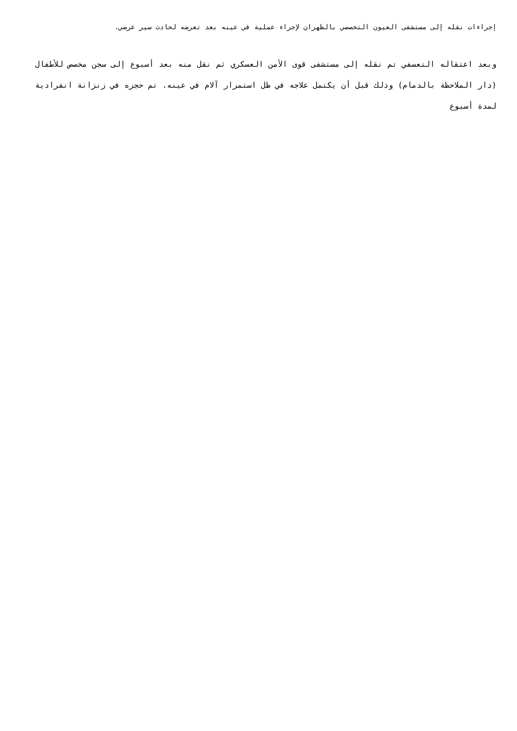إجراءات نقله إلى مستشفى العيون التخصصي بالظهران لإجراء عملية في عينه بعد تعرضه لحادث سير عرضي.
وبعد اعتقاله التعسفي تم نقله إلى مستشفى قوى الأمن العسكري ثم نقل منه بعد أسبوع إلى سجن مخصص للأطفال (دار الملاحظة بالدمام) وذلك قبل أن يكتمل علاجه في ظل استمرار آلام في عينه. تم حجزه في زنزانة انفرادية لمدة أسبوع